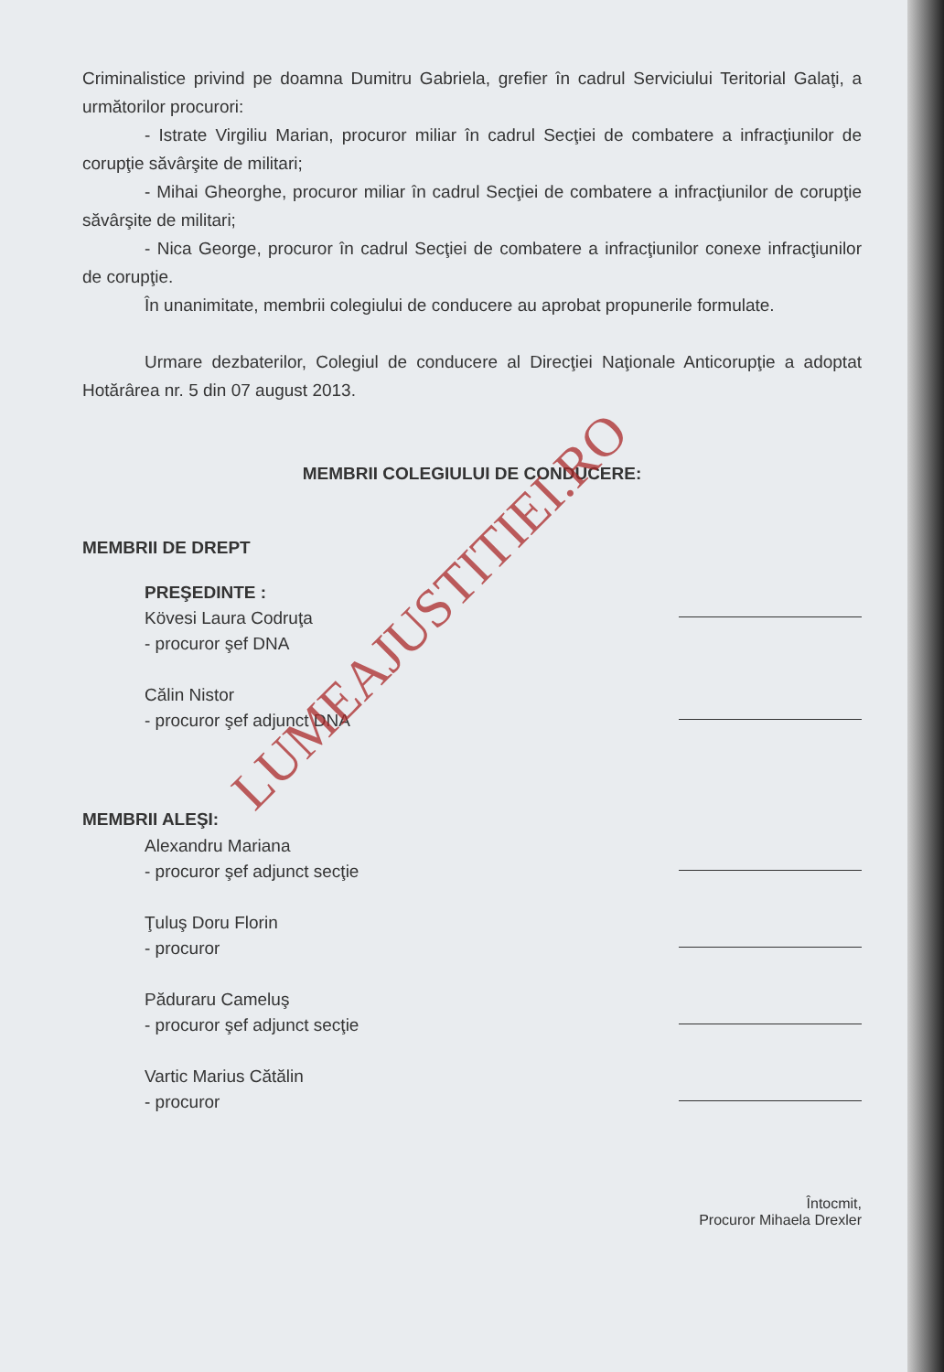Criminalistice privind pe doamna Dumitru Gabriela, grefier în cadrul Serviciului Teritorial Galaţi, a următorilor procurori:
- Istrate Virgiliu Marian, procuror miliar în cadrul Secţiei de combatere a infracţiunilor de corupţie săvârşite de militari;
- Mihai Gheorghe, procuror miliar în cadrul Secţiei de combatere a infracţiunilor de corupţie săvârşite de militari;
- Nica George, procuror în cadrul Secţiei de combatere a infracţiunilor conexe infracţiunilor de corupţie.
În unanimitate, membrii colegiului de conducere au aprobat propunerile formulate.
Urmare dezbaterilor, Colegiul de conducere al Direcţiei Naţionale Anticorupţie a adoptat Hotărârea nr. 5 din 07 august 2013.
MEMBRII COLEGIULUI DE CONDUCERE:
MEMBRII DE DREPT
PREŞEDINTE :
Kövesi Laura Codruţa
- procuror şef DNA
Călin Nistor
- procuror şef adjunct DNA
MEMBRII ALEŞI:
Alexandru Mariana
- procuror şef adjunct secţie
Ţuluş Doru Florin
- procuror
Păduraru Cameluş
- procuror şef adjunct secţie
Vartic Marius Cătălin
- procuror
Întocmit,
Procuror Mihaela Drexler
LUMEAJUSTITIEI.RO